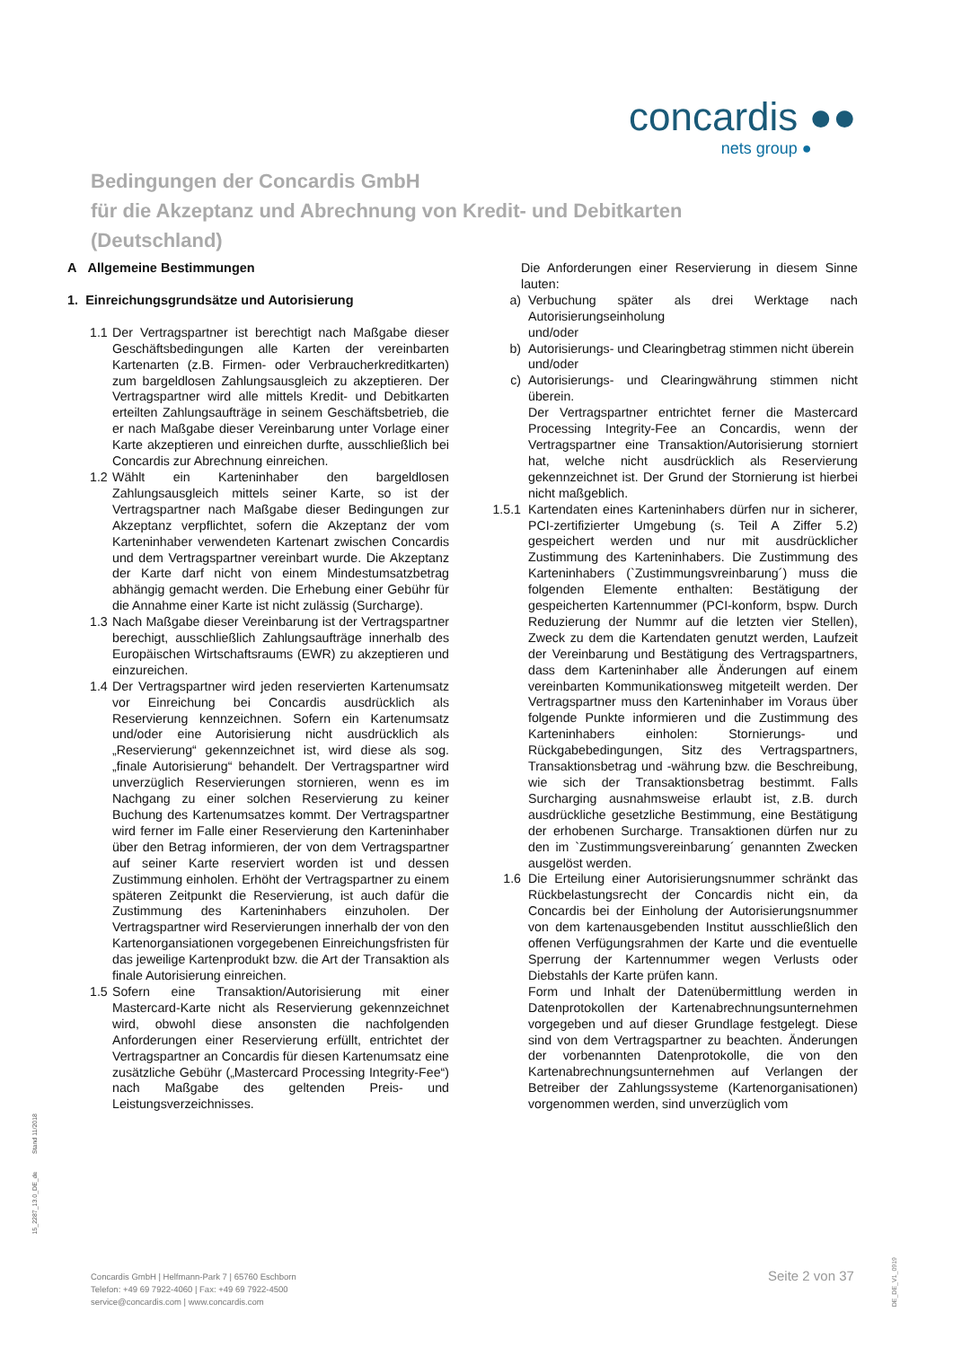concardis ●●
nets group ●
Bedingungen der Concardis GmbH
für die Akzeptanz und Abrechnung von Kredit- und Debitkarten
(Deutschland)
A Allgemeine Bestimmungen
1. Einreichungsgrundsätze und Autorisierung
1.1
Der Vertragspartner ist berechtigt nach Maßgabe dieser Geschäftsbedingungen alle Karten der vereinbarten Kartenarten (z.B. Firmen- oder Verbraucherkreditkarten) zum bargeldlosen Zahlungsausgleich zu akzeptieren. Der Vertragspartner wird alle mittels Kredit- und Debitkarten erteilten Zahlungsaufträge in seinem Geschäftsbetrieb, die er nach Maßgabe dieser Vereinbarung unter Vorlage einer Karte akzeptieren und einreichen durfte, ausschließlich bei Concardis zur Abrechnung einreichen.
1.2
Wählt ein Karteninhaber den bargeldlosen Zahlungsausgleich mittels seiner Karte, so ist der Vertragspartner nach Maßgabe dieser Bedingungen zur Akzeptanz verpflichtet, sofern die Akzeptanz der vom Karteninhaber verwendeten Kartenart zwischen Concardis und dem Vertragspartner vereinbart wurde. Die Akzeptanz der Karte darf nicht von einem Mindestumsatzbetrag abhängig gemacht werden. Die Erhebung einer Gebühr für die Annahme einer Karte ist nicht zulässig (Surcharge).
1.3
Nach Maßgabe dieser Vereinbarung ist der Vertragspartner berechigt, ausschließlich Zahlungsaufträge innerhalb des Europäischen Wirtschaftsraums (EWR) zu akzeptieren und einzureichen.
1.4
Der Vertragspartner wird jeden reservierten Kartenumsatz vor Einreichung bei Concardis ausdrücklich als Reservierung kennzeichnen. Sofern ein Kartenumsatz und/oder eine Autorisierung nicht ausdrücklich als „Reservierung“ gekennzeichnet ist, wird diese als sog. „finale Autorisierung“ behandelt. Der Vertragspartner wird unverzüglich Reservierungen stornieren, wenn es im Nachgang zu einer solchen Reservierung zu keiner Buchung des Kartenumsatzes kommt. Der Vertragspartner wird ferner im Falle einer Reservierung den Karteninhaber über den Betrag informieren, der von dem Vertragspartner auf seiner Karte reserviert worden ist und dessen Zustimmung einholen. Erhöht der Vertragspartner zu einem späteren Zeitpunkt die Reservierung, ist auch dafür die Zustimmung des Karteninhabers einzuholen. Der Vertragspartner wird Reservierungen innerhalb der von den Kartenorgansiationen vorgegebenen Einreichungsfristen für das jeweilige Kartenprodukt bzw. die Art der Transaktion als finale Autorisierung einreichen.
1.5
Sofern eine Transaktion/Autorisierung mit einer Mastercard-Karte nicht als Reservierung gekennzeichnet wird, obwohl diese ansonsten die nachfolgenden Anforderungen einer Reservierung erfüllt, entrichtet der Vertragspartner an Concardis für diesen Kartenumsatz eine zusätzliche Gebühr („Mastercard Processing Integrity-Fee“) nach Maßgabe des geltenden Preis- und Leistungsverzeichnisses.
Die Anforderungen einer Reservierung in diesem Sinne lauten:
a) Verbuchung später als drei Werktage nach Autorisierungseinholung
und/oder
b) Autorisierungs- und Clearingbetrag stimmen nicht überein
und/oder
c) Autorisierungs- und Clearingwährung stimmen nicht überein.
Der Vertragspartner entrichtet ferner die Mastercard Processing Integrity-Fee an Concardis, wenn der Vertragspartner eine Transaktion/Autorisierung storniert hat, welche nicht ausdrücklich als Reservierung gekennzeichnet ist. Der Grund der Stornierung ist hierbei nicht maßgeblich.
1.5.1 Kartendaten eines Karteninhabers dürfen nur in sicherer, PCI-zertifizierter Umgebung (s. Teil A Ziffer 5.2) gespeichert werden und nur mit ausdrücklicher Zustimmung des Karteninhabers. Die Zustimmung des Karteninhabers (`Zustimmungsvreinbarung´) muss die folgenden Elemente enthalten: Bestätigung der gespeicherten Kartennummer (PCI-konform, bspw. Durch Reduzierung der Nummr auf die letzten vier Stellen), Zweck zu dem die Kartendaten genutzt werden, Laufzeit der Vereinbarung und Bestätigung des Vertragspartners, dass dem Karteninhaber alle Änderungen auf einem vereinbarten Kommunikationsweg mitgeteilt werden. Der Vertragspartner muss den Karteninhaber im Voraus über folgende Punkte informieren und die Zustimmung des Karteninhabers einholen: Stornierungs- und Rückgabebedingungen, Sitz des Vertragspartners, Transaktionsbetrag und -währung bzw. die Beschreibung, wie sich der Transaktionsbetrag bestimmt. Falls Surcharging ausnahmsweise erlaubt ist, z.B. durch ausdrückliche gesetzliche Bestimmung, eine Bestätigung der erhobenen Surcharge. Transaktionen dürfen nur zu den im `Zustimmungsvereinbarung´ genannten Zwecken ausgelöst werden.
1.6 Die Erteilung einer Autorisierungsnummer schränkt das Rückbelastungsrecht der Concardis nicht ein, da Concardis bei der Einholung der Autorisierungsnummer von dem kartenausgebenden Institut ausschließlich den offenen Verfügungsrahmen der Karte und die eventuelle Sperrung der Kartennummer wegen Verlusts oder Diebstahls der Karte prüfen kann.
Form und Inhalt der Datenübermittlung werden in Datenprotokollen der Kartenabrechnungsunternehmen vorgegeben und auf dieser Grundlage festgelegt. Diese sind von dem Vertragspartner zu beachten. Änderungen der vorbenannten Datenprotokolle, die von den Kartenabrechnungsunternehmen auf Verlangen der Betreiber der Zahlungssysteme (Kartenorganisationen) vorgenommen werden, sind unverzüglich vom
15_2287_13.0_DE_de Stand 11/2018
Concardis GmbH | Helfmann-Park 7 | 65760 Eschborn
Telefon: +49 69 7922-4060 | Fax: +49 69 7922-4500
service@concardis.com | www.concardis.com
Seite 2 von 37
DE_DE_V1_0919